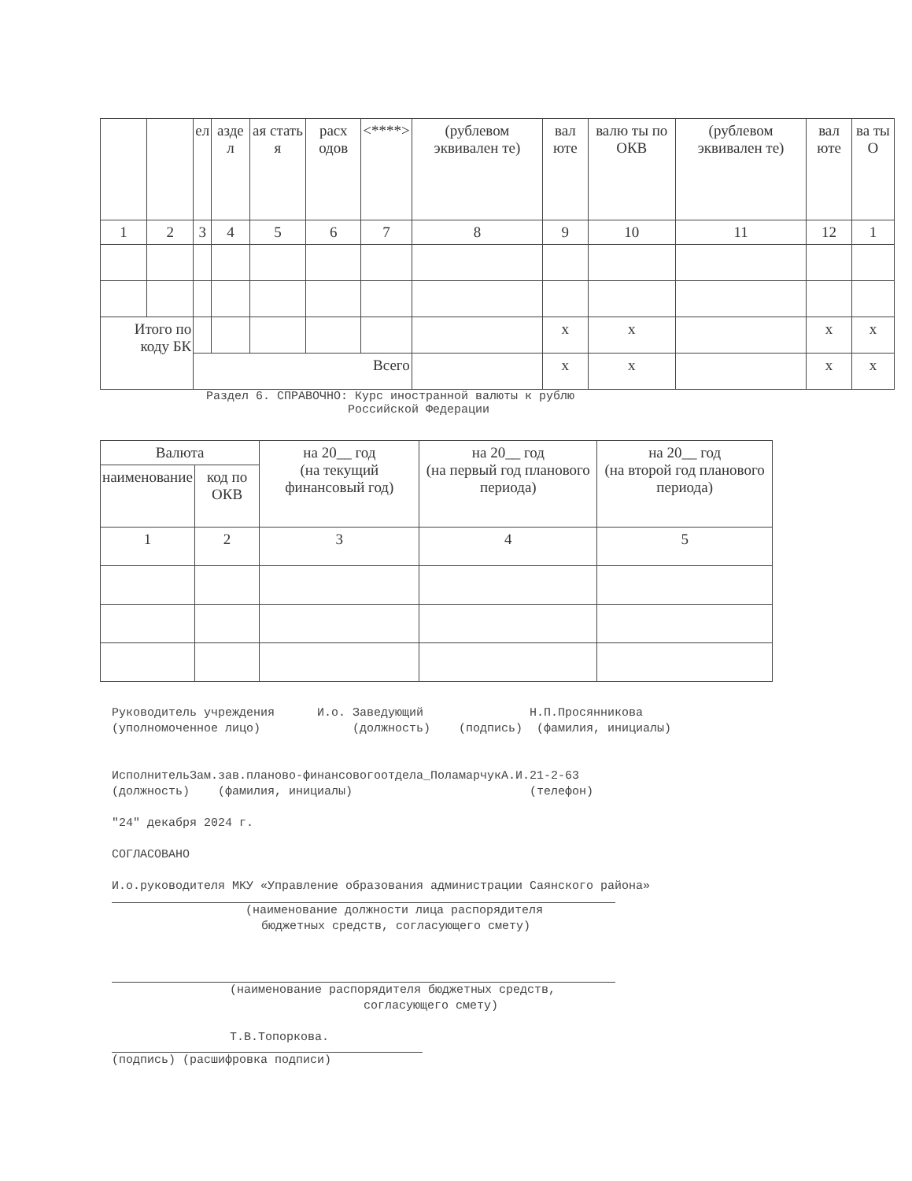| | | ел | азде л | ая стать я | расх одов | <****> | (рублевом эквивален те) | вал юте | валю ты по ОКВ | (рублевом эквивален те) | вал юте | ва ты О |
| 1 | 2 | 3 | 4 | 5 | 6 | 7 | 8 | 9 | 10 | 11 | 12 | 1 |
| Итого по коду БК | | | | | | | | x | x | | x | x |
| | | Всего | | | | | | x | x | | x | x |
Раздел 6. СПРАВОЧНО: Курс иностранной валюты к рублю
Российской Федерации
| Валюта | | на 20__ год (на текущий финансовый год) | на 20__ год (на первый год планового периода) | на 20__ год (на второй год планового периода) |
| наименование | код по ОКВ | | | |
| 1 | 2 | 3 | 4 | 5 |
Руководитель учреждения И.о. Заведующий Н.П.Просянникова
(уполномоченное лицо) (должность) (подпись) (фамилия, инициалы)
ИсполнительЗам.зав.планово-финансовогоотдела_ПоламарчукА.И.21-2-63
(должность) (фамилия, инициалы) (телефон)
"24" декабря 2024 г.
СОГЛАСОВАНО
И.о.руководителя МКУ «Управление образования администрации Саянского района»
(наименование должности лица распорядителя
бюджетных средств, согласующего смету)
(наименование распорядителя бюджетных средств,
согласующего смету)
Т.В.Топоркова.
(подпись) (расшифровка подписи)